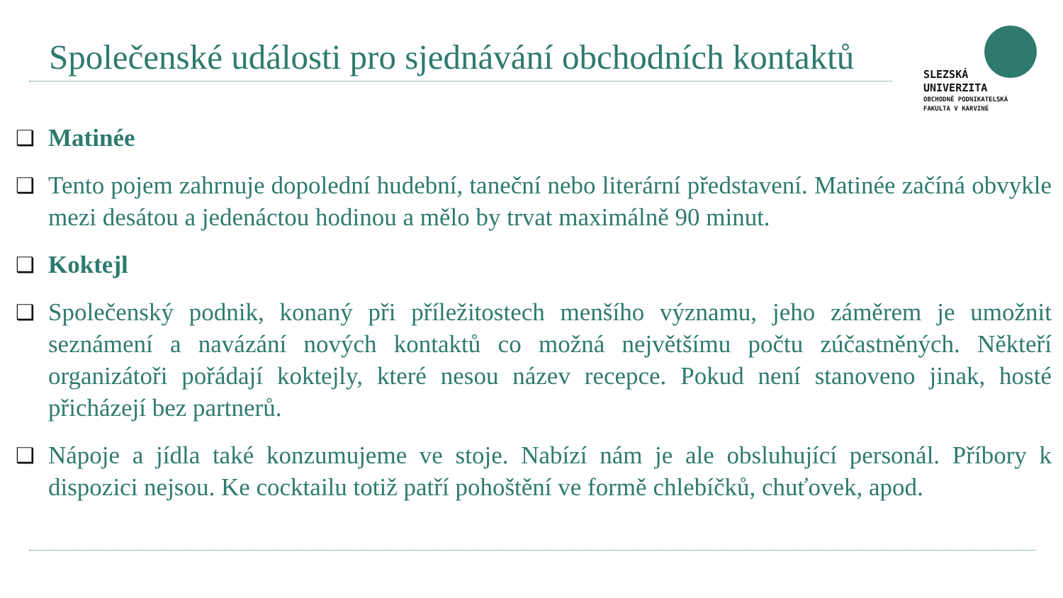Společenské události pro sjednávání obchodních kontaktů
SLEZSKÁ
UNIVERZITA
OBCHODNĚ PODNIKATELSKÁ
FAKULTA V KARVINÉ
❑ Matinée
❑ Tento pojem zahrnuje dopolední hudební, taneční nebo literární představení. Matinée začíná obvykle mezi desátou a jedenáctou hodinou a mělo by trvat maximálně 90 minut.
❑ Koktejl
❑ Společenský podnik, konaný při příležitostech menšího významu, jeho záměrem je umožnit seznámení a navázání nových kontaktů co možná největšímu počtu zúčastněných. Někteří organizátoři pořádají koktejly, které nesou název recepce. Pokud není stanoveno jinak, hosté přicházejí bez partnerů.
❑ Nápoje a jídla také konzumujeme ve stoje. Nabízí nám je ale obsluhující personál. Příbory k dispozici nejsou. Ke cocktailu totiž patří pohoštění ve formě chlebíčků, chuťovek, apod.